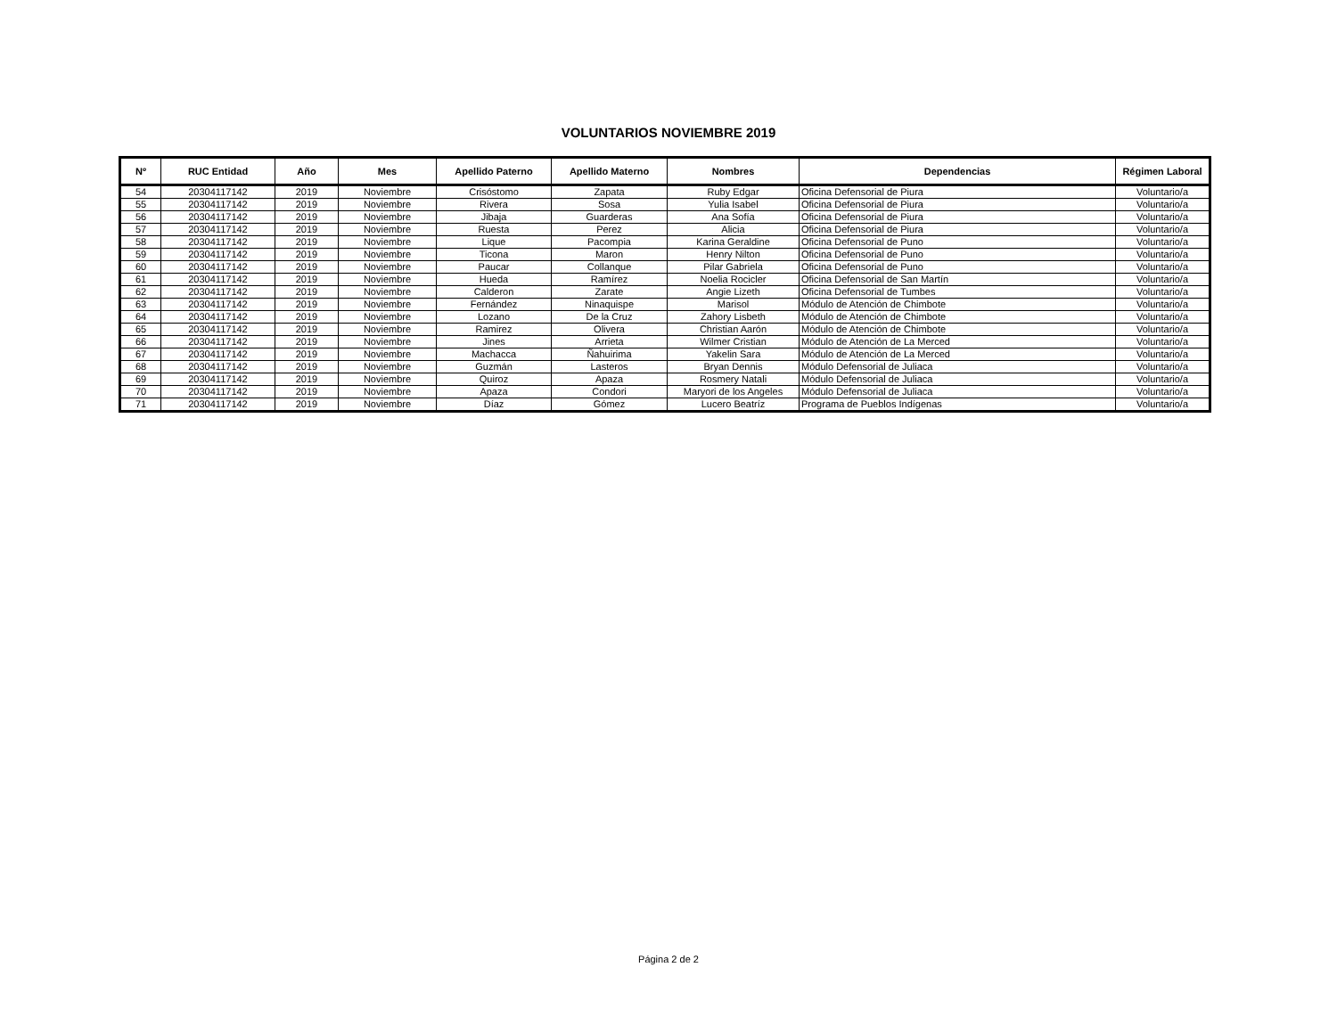VOLUNTARIOS NOVIEMBRE 2019
| Nº | RUC Entidad | Año | Mes | Apellido Paterno | Apellido Materno | Nombres | Dependencias | Régimen Laboral |
| --- | --- | --- | --- | --- | --- | --- | --- | --- |
| 54 | 20304117142 | 2019 | Noviembre | Crisóstomo | Zapata | Ruby Edgar | Oficina Defensorial de Piura | Voluntario/a |
| 55 | 20304117142 | 2019 | Noviembre | Rivera | Sosa | Yulia Isabel | Oficina Defensorial de Piura | Voluntario/a |
| 56 | 20304117142 | 2019 | Noviembre | Jibaja | Guarderas | Ana Sofía | Oficina Defensorial de Piura | Voluntario/a |
| 57 | 20304117142 | 2019 | Noviembre | Ruesta | Perez | Alicia | Oficina Defensorial de Piura | Voluntario/a |
| 58 | 20304117142 | 2019 | Noviembre | Lique | Pacompia | Karina Geraldine | Oficina Defensorial de Puno | Voluntario/a |
| 59 | 20304117142 | 2019 | Noviembre | Ticona | Maron | Henry Nilton | Oficina Defensorial de Puno | Voluntario/a |
| 60 | 20304117142 | 2019 | Noviembre | Paucar | Collanque | Pilar Gabriela | Oficina Defensorial de Puno | Voluntario/a |
| 61 | 20304117142 | 2019 | Noviembre | Hueda | Ramírez | Noelia Rocicler | Oficina Defensorial de San Martín | Voluntario/a |
| 62 | 20304117142 | 2019 | Noviembre | Calderon | Zarate | Angie Lizeth | Oficina Defensorial de Tumbes | Voluntario/a |
| 63 | 20304117142 | 2019 | Noviembre | Fernández | Ninaquispe | Marisol | Módulo de Atención de Chimbote | Voluntario/a |
| 64 | 20304117142 | 2019 | Noviembre | Lozano | De la Cruz | Zahory Lisbeth | Módulo de Atención de Chimbote | Voluntario/a |
| 65 | 20304117142 | 2019 | Noviembre | Ramirez | Olivera | Christian Aarón | Módulo de Atención de Chimbote | Voluntario/a |
| 66 | 20304117142 | 2019 | Noviembre | Jines | Arrieta | Wilmer Cristian | Módulo de Atención de La Merced | Voluntario/a |
| 67 | 20304117142 | 2019 | Noviembre | Machacca | Ñahuirima | Yakelin Sara | Módulo de Atención de La Merced | Voluntario/a |
| 68 | 20304117142 | 2019 | Noviembre | Guzmán | Lasteros | Bryan Dennis | Módulo Defensorial de Juliaca | Voluntario/a |
| 69 | 20304117142 | 2019 | Noviembre | Quiroz | Apaza | Rosmery Natali | Módulo Defensorial de Juliaca | Voluntario/a |
| 70 | 20304117142 | 2019 | Noviembre | Apaza | Condori | Maryori de los Angeles | Módulo Defensorial de Juliaca | Voluntario/a |
| 71 | 20304117142 | 2019 | Noviembre | Díaz | Gómez | Lucero Beatríz | Programa de Pueblos Indígenas | Voluntario/a |
Página 2 de 2